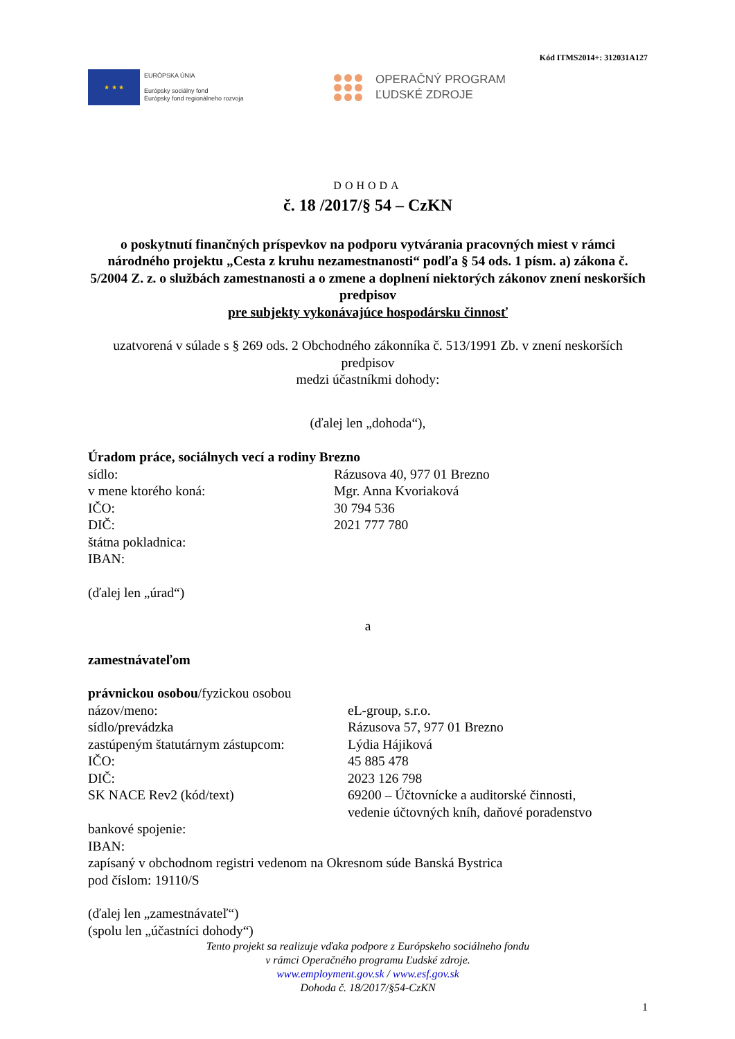Kód ITMS2014+: 312031A127
★ ★ ★
EURÓPSKA ÚNIA
Európsky sociálny fond
Európsky fond regionálneho rozvoja
OPERAČNÝ PROGRAM
ĽUDSKÉ ZDROJE
DOHODA
č. 18 /2017/§ 54 – CzKN
o poskytnutí finančných príspevkov na podporu vytvárania pracovných miest v rámci národného projektu „Cesta z kruhu nezamestnanosti“ podľa § 54 ods. 1 písm. a) zákona č. 5/2004 Z. z. o službách zamestnanosti a o zmene a doplnení niektorých zákonov znení neskorších predpisov
pre subjekty vykonávajúce hospodársku činnosť
uzatvorená v súlade s § 269 ods. 2 Obchodného zákonníka č. 513/1991 Zb. v znení neskorších predpisov
medzi účastníkmi dohody:
(ďalej len „dohoda“),
Úradom práce, sociálnych vecí a rodiny Brezno
sídlo: Rázusova 40, 977 01 Brezno
v mene ktorého koná: Mgr. Anna Kvoriaková
IČO: 30 794 536
DIČ: 2021 777 780
štátna pokladnica:
IBAN:
(ďalej len „úrad“)
a
zamestnávateľom
právnickou osobou/fyzickou osobou
názov/meno: eL-group, s.r.o.
sídlo/prevádzka Rázusova 57, 977 01 Brezno
zastúpeným štatutárnym zástupcom:
Lýdia Hájiková
IČO: 45 885 478
DIČ: 2023 126 798
SK NACE Rev2 (kód/text) 69200 – Účtovnícke a auditorské činnosti,
vedenie účtovných kníh, daňové poradenstvo
bankové spojenie:
IBAN:
zapísaný v obchodnom registri vedenom na Okresnom súde Banská Bystrica
pod číslom: 19110/S
(ďalej len „zamestnávateľ“)
(spolu len „účastníci dohody“)
Tento projekt sa realizuje vďaka podpore z Európskeho sociálneho fondu
v rámci Operačného programu Ľudské zdroje.
www.employment.gov.sk / www.esf.gov.sk
Dohoda č. 18/2017/§54-CzKN
1